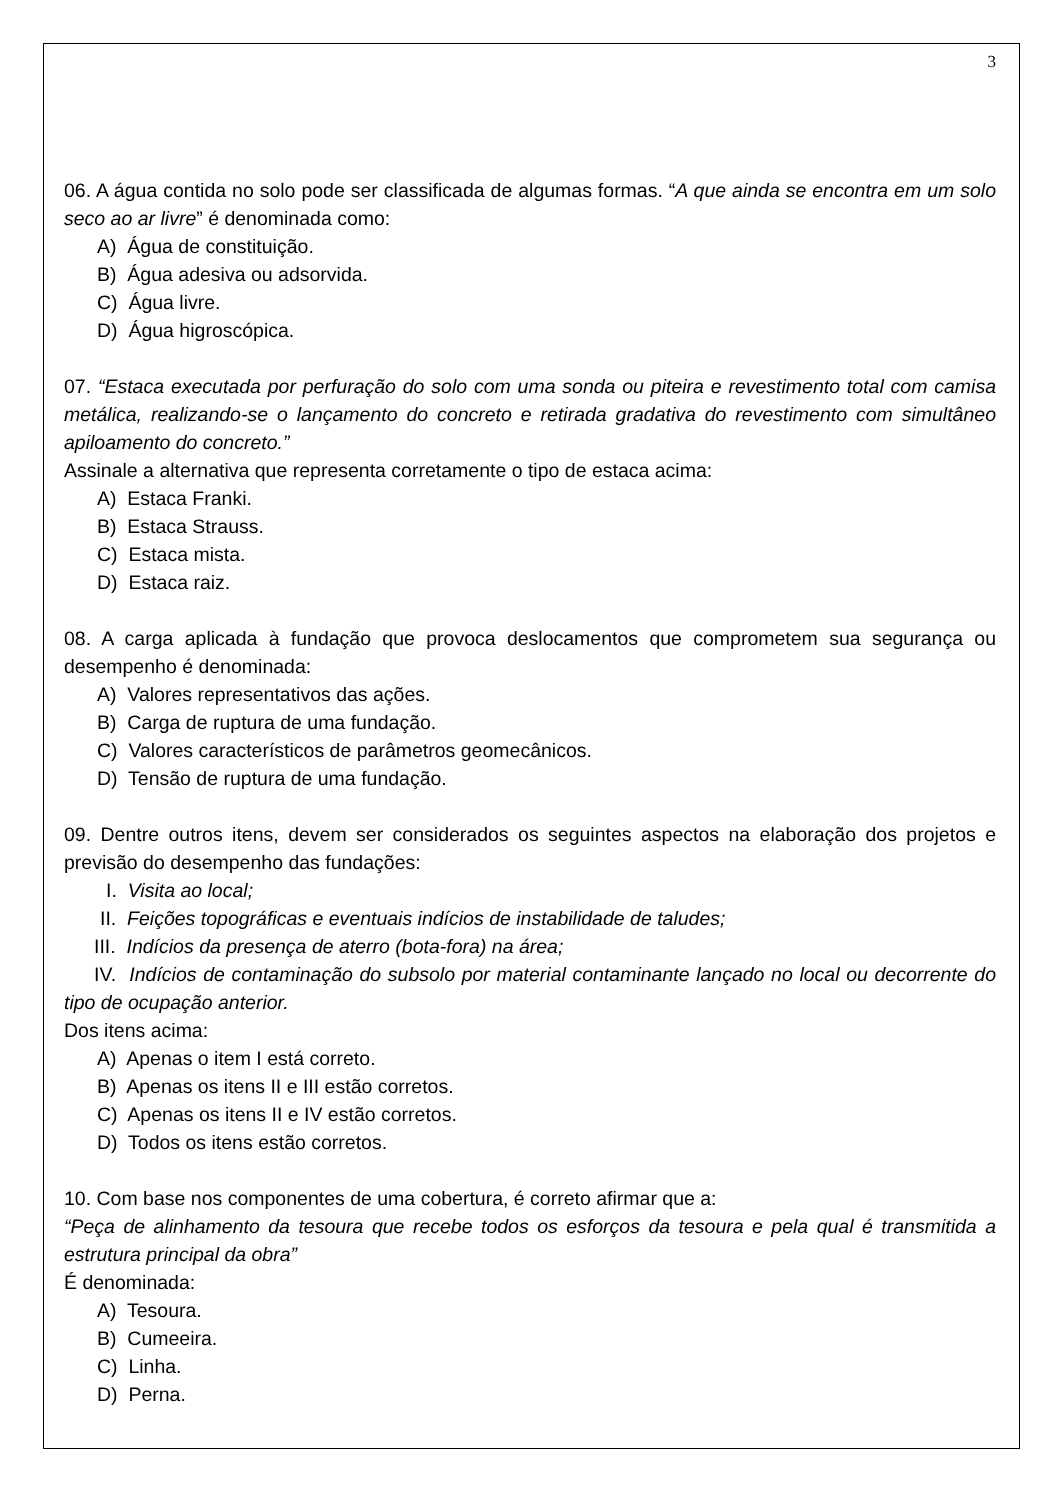3
06. A água contida no solo pode ser classificada de algumas formas. “A que ainda se encontra em um solo seco ao ar livre” é denominada como:
A) Água de constituição.
B) Água adesiva ou adsorvida.
C) Água livre.
D) Água higroscópica.
07. “Estaca executada por perfuração do solo com uma sonda ou piteira e revestimento total com camisa metálica, realizando-se o lançamento do concreto e retirada gradativa do revestimento com simultâneo apiloamento do concreto.”
Assinale a alternativa que representa corretamente o tipo de estaca acima:
A) Estaca Franki.
B) Estaca Strauss.
C) Estaca mista.
D) Estaca raiz.
08. A carga aplicada à fundação que provoca deslocamentos que comprometem sua segurança ou desempenho é denominada:
A) Valores representativos das ações.
B) Carga de ruptura de uma fundação.
C) Valores característicos de parâmetros geomecânicos.
D) Tensão de ruptura de uma fundação.
09. Dentre outros itens, devem ser considerados os seguintes aspectos na elaboração dos projetos e previsão do desempenho das fundações:
I. Visita ao local;
II. Feições topográficas e eventuais indícios de instabilidade de taludes;
III. Indícios da presença de aterro (bota-fora) na área;
IV. Indícios de contaminação do subsolo por material contaminante lançado no local ou decorrente do tipo de ocupação anterior.
Dos itens acima:
A) Apenas o item I está correto.
B) Apenas os itens II e III estão corretos.
C) Apenas os itens II e IV estão corretos.
D) Todos os itens estão corretos.
10. Com base nos componentes de uma cobertura, é correto afirmar que a:
“Peça de alinhamento da tesoura que recebe todos os esforços da tesoura e pela qual é transmitida a estrutura principal da obra”
É denominada:
A) Tesoura.
B) Cumeeira.
C) Linha.
D) Perna.